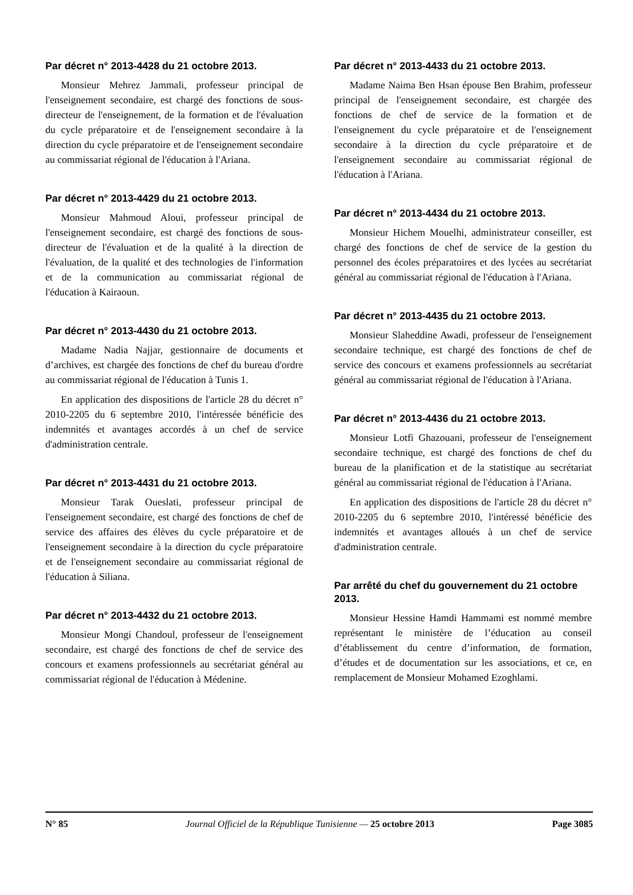Par décret n° 2013-4428 du 21 octobre 2013.
Monsieur Mehrez Jammali, professeur principal de l'enseignement secondaire, est chargé des fonctions de sous-directeur de l'enseignement, de la formation et de l'évaluation du cycle préparatoire et de l'enseignement secondaire à la direction du cycle préparatoire et de l'enseignement secondaire au commissariat régional de l'éducation à l'Ariana.
Par décret n° 2013-4429 du 21 octobre 2013.
Monsieur Mahmoud Aloui, professeur principal de l'enseignement secondaire, est chargé des fonctions de sous-directeur de l'évaluation et de la qualité à la direction de l'évaluation, de la qualité et des technologies de l'information et de la communication au commissariat régional de l'éducation à Kairaoun.
Par décret n° 2013-4430 du 21 octobre 2013.
Madame Nadia Najjar, gestionnaire de documents et d’archives, est chargée des fonctions de chef du bureau d'ordre au commissariat régional de l'éducation à Tunis 1.
En application des dispositions de l'article 28 du décret n° 2010-2205 du 6 septembre 2010, l'intéressée bénéficie des indemnités et avantages accordés à un chef de service d'administration centrale.
Par décret n° 2013-4431 du 21 octobre 2013.
Monsieur Tarak Oueslati, professeur principal de l'enseignement secondaire, est chargé des fonctions de chef de service des affaires des élèves du cycle préparatoire et de l'enseignement secondaire à la direction du cycle préparatoire et de l'enseignement secondaire au commissariat régional de l'éducation à Siliana.
Par décret n° 2013-4432 du 21 octobre 2013.
Monsieur Mongi Chandoul, professeur de l'enseignement secondaire, est chargé des fonctions de chef de service des concours et examens professionnels au secrétariat général au commissariat régional de l'éducation à Médenine.
Par décret n° 2013-4433 du 21 octobre 2013.
Madame Naima Ben Hsan épouse Ben Brahim, professeur principal de l'enseignement secondaire, est chargée des fonctions de chef de service de la formation et de l'enseignement du cycle préparatoire et de l'enseignement secondaire à la direction du cycle préparatoire et de l'enseignement secondaire au commissariat régional de l'éducation à l'Ariana.
Par décret n° 2013-4434 du 21 octobre 2013.
Monsieur Hichem Mouelhi, administrateur conseiller, est chargé des fonctions de chef de service de la gestion du personnel des écoles préparatoires et des lycées au secrétariat général au commissariat régional de l'éducation à l'Ariana.
Par décret n° 2013-4435 du 21 octobre 2013.
Monsieur Slaheddine Awadi, professeur de l'enseignement secondaire technique, est chargé des fonctions de chef de service des concours et examens professionnels au secrétariat général au commissariat régional de l'éducation à l'Ariana.
Par décret n° 2013-4436 du 21 octobre 2013.
Monsieur Lotfi Ghazouani, professeur de l'enseignement secondaire technique, est chargé des fonctions de chef du bureau de la planification et de la statistique au secrétariat général au commissariat régional de l'éducation à l'Ariana.
En application des dispositions de l'article 28 du décret n° 2010-2205 du 6 septembre 2010, l'intéressé bénéficie des indemnités et avantages alloués à un chef de service d'administration centrale.
Par arrêté du chef du gouvernement du 21 octobre 2013.
Monsieur Hessine Hamdi Hammami est nommé membre représentant le ministère de l’éducation au conseil d’établissement du centre d’information, de formation, d’études et de documentation sur les associations, et ce, en remplacement de Monsieur Mohamed Ezoghlami.
N° 85 Journal Officiel de la République Tunisienne — 25 octobre 2013 Page 3085